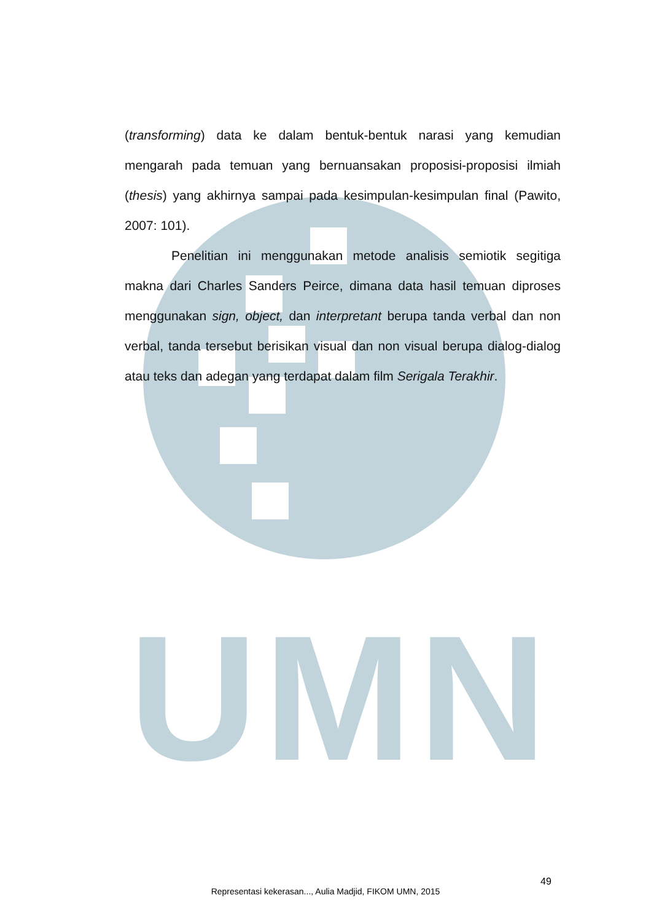UMN
(transforming) data ke dalam bentuk-bentuk narasi yang kemudian mengarah pada temuan yang bernuansakan proposisi-proposisi ilmiah (thesis) yang akhirnya sampai pada kesimpulan-kesimpulan final (Pawito, 2007: 101).
Penelitian ini menggunakan metode analisis semiotik segitiga makna dari Charles Sanders Peirce, dimana data hasil temuan diproses menggunakan sign, object, dan interpretant berupa tanda verbal dan non verbal, tanda tersebut berisikan visual dan non visual berupa dialog-dialog atau teks dan adegan yang terdapat dalam film Serigala Terakhir.
49
Representasi kekerasan..., Aulia Madjid, FIKOM UMN, 2015